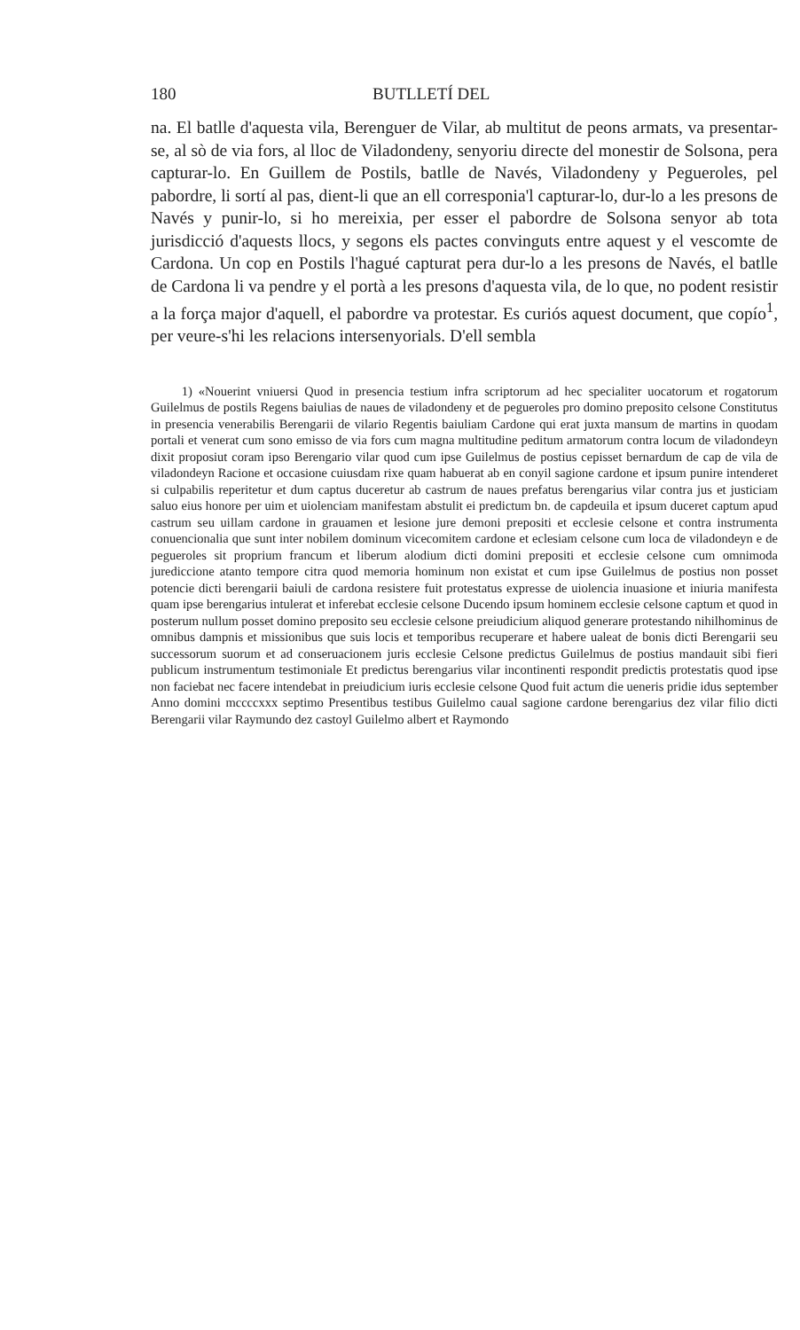180 BUTLLETÍ DEL
na. El batlle d'aquesta vila, Berenguer de Vilar, ab multitut de peons armats, va presentar-se, al sò de via fors, al lloc de Viladondeny, senyoriu directe del monestir de Solsona, pera capturar-lo. En Guillem de Postils, batlle de Navés, Viladondeny y Pegueroles, pel pabordre, li sortí al pas, dient-li que an ell corresponia'l capturar-lo, dur-lo a les presons de Navés y punir-lo, si ho mereixia, per esser el pabordre de Solsona senyor ab tota jurisdicció d'aquests llocs, y segons els pactes convinguts entre aquest y el vescomte de Cardona. Un cop en Postils l'hagué capturat pera dur-lo a les presons de Navés, el batlle de Cardona li va pendre y el portà a les presons d'aquesta vila, de lo que, no podent resistir a la força major d'aquell, el pabordre va protestar. Es curiós aquest document, que copío<sup>1</sup>, per veure-s'hi les relacions intersenyorials. D'ell sembla
1) «Nouerint vniuersi Quod in presencia testium infra scriptorum ad hec specialiter uocatorum et rogatorum Guilelmus de postils Regens baiulias de naues de viladondeny et de pegueroles pro domino preposito celsone Constitutus in presencia venerabilis Berengarii de vilario Regentis baiuliam Cardone qui erat juxta mansum de martins in quodam portali et venerat cum sono emisso de via fors cum magna multitudine peditum armatorum contra locum de viladondeyn dixit proposiut coram ipso Berengario vilar quod cum ipse Guilelmus de postius cepisset bernardum de cap de vila de viladondeyn Racione et occasione cuiusdam rixe quam habuerat ab en conyil sagione cardone et ipsum punire intenderet si culpabilis reperitetur et dum captus duceretur ab castrum de naues prefatus berengarius vilar contra jus et justiciam saluo eius honore per uim et uiolenciam manifestam abstulit ei predictum bn. de capdeuila et ipsum duceret captum apud castrum seu uillam cardone in grauamen et lesione jure demoni prepositi et ecclesie celsone et contra instrumenta conuencionalia que sunt inter nobilem dominum vicecomitem cardone et eclesiam celsone cum loca de viladondeyn e de pegueroles sit proprium francum et liberum alodium dicti domini prepositi et ecclesie celsone cum omnimoda jurediccione atanto tempore citra quod memoria hominum non existat et cum ipse Guilelmus de postius non posset potencie dicti berengarii baiuli de cardona resistere fuit protestatus expresse de uiolencia inuasione et iniuria manifesta quam ipse berengarius intulerat et inferebat ecclesie celsone Ducendo ipsum hominem ecclesie celsone captum et quod in posterum nullum posset domino preposito seu ecclesie celsone preiudicium aliquod generare protestando nihilhominus de omnibus dampnis et missionibus que suis locis et temporibus recuperare et habere ualeat de bonis dicti Berengarii seu successorum suorum et ad conseruacionem juris ecclesie Celsone predictus Guilelmus de postius mandauit sibi fieri publicum instrumentum testimoniale Et predictus berengarius vilar incontinenti respondit predictis protestatis quod ipse non faciebat nec facere intendebat in preiudicium iuris ecclesie celsone Quod fuit actum die ueneris pridie idus september Anno domini mccccxxx septimo Presentibus testibus Guilelmo caual sagione cardone berengarius dez vilar filio dicti Berengarii vilar Raymundo dez castoyl Guilelmo albert et Raymondo